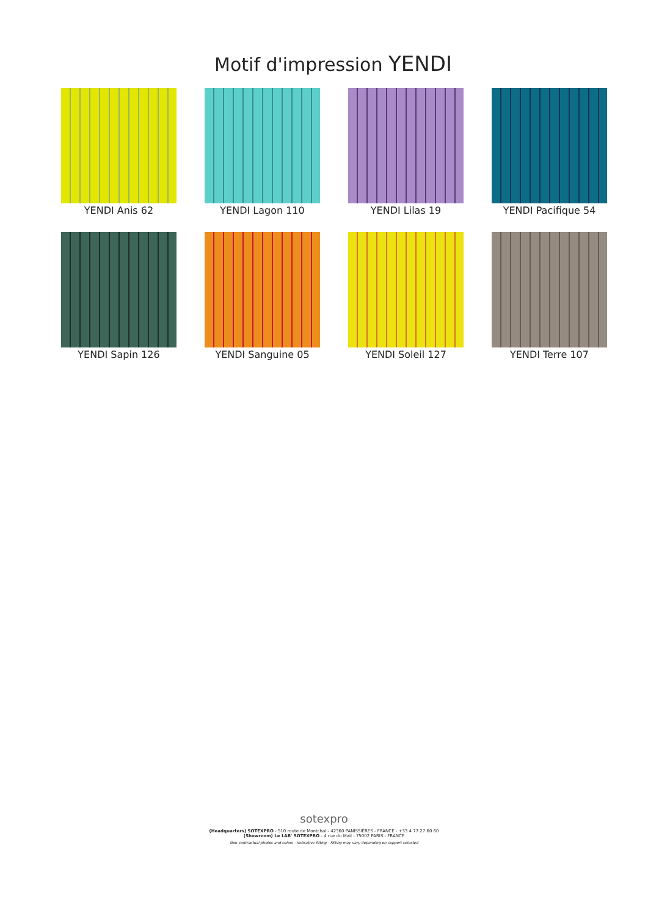Motif d'impression YENDI
YENDI Anis 62
YENDI Lagon 110
YENDI Lilas 19
YENDI Pacifique 54
YENDI Sapin 126
YENDI Sanguine 05
YENDI Soleil 127
YENDI Terre 107
sotexpro
(Headquarters) SOTEXPRO - 510 route de Montchal - 42360 PANISSIÈRES - FRANCE - +33 4 77 27 60 60
(Showroom) Le LAB' SOTEXPRO - 4 rue du Mail - 75002 PARIS - FRANCE
Non-contractual photos and colors - Indicative fitting - Fitting may vary depending on support selected